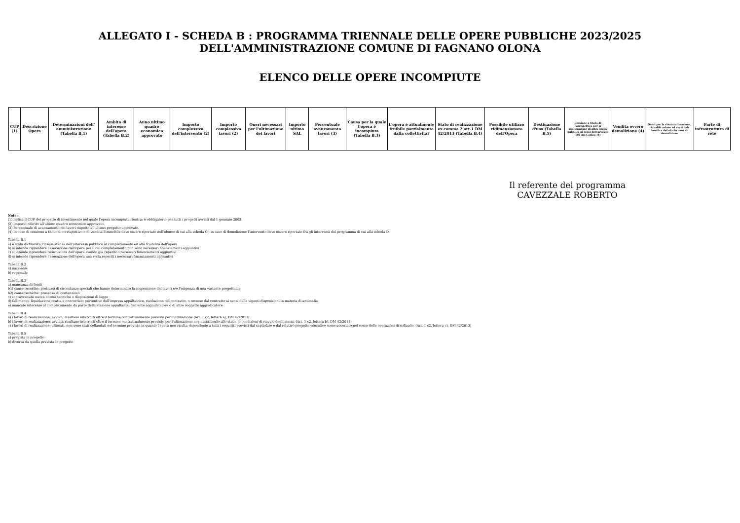ALLEGATO I - SCHEDA B : PROGRAMMA TRIENNALE DELLE OPERE PUBBLICHE 2023/2025
DELL'AMMINISTRAZIONE COMUNE DI FAGNANO OLONA
ELENCO DELLE OPERE INCOMPIUTE
| CUP (1) | Descrizione Opera | Determinazioni dell' amministrazione (Tabella B.1) | Ambito di interesse dell'opera (Tabella B.2) | Anno ultimo quadro economico approvato | Importo complessivo dell'intervento (2) | Importo complessivo lavori (2) | Oneri necessari per l'ultimazione dei lavori | Importo ultimo SAL | Percentuale avanzamento lavori (3) | Causa per la quale l'opera è incompiuta (Tabella B.3) | L'opera è attualmente fruibile parzialmente dalla collettività? | Stato di realizzazione ex comma 2 art.1 DM 42/2013 (Tabella B.4) | Possibile utilizzo ridimensionato dell'Opera | Destinazione d'uso (Tabella B.5) | Cessione a titolo di corrispettivo per la realizzazione di altra opera pubblica ai sensi dell'articolo 191 del Codice (4) | Vendita ovvero demolizione (4) | Oneri per la rinaturalizzazione, riqualificazione ed eventuale bonifica del sito in caso di demolizione | Parte di infrastruttura di rete |
| --- | --- | --- | --- | --- | --- | --- | --- | --- | --- | --- | --- | --- | --- | --- | --- | --- | --- | --- |
Il referente del programma
CAVEZZALE ROBERTO
Note:
(1) Indica il CUP del progetto di investimento nel quale l'opera incompiuta rientra: è obbligatorio per tutti i progetti avviati dal 1 gennaio 2003.
(2) Importo riferito all'ultimo quadro economico approvato.
(3) Percentuale di avanzamento dei lavori rispetto all'ultimo progetto approvato.
(4) In caso di cessione a titolo di corrispettivo o di vendita l'immobile deve essere riportato nell'elenco di cui alla scheda C ; in caso di demolizione l'intervento deve essere riportato fra gli interventi del programma di cui alla scheda D.
Tabella B.1
a) è stata dichiarata l'insussistenza dell'interesse pubblico al completamento ed alla fruibilità dell'opera
b) si intende riprendere l'esecuzione dell'opera per il cui completamento non sono necessari finanziamenti aggiuntivi
c) si intende riprendere l'esecuzione dell'opera avendo già reperito i necessari finanziamenti aggiuntivi
d) si intende riprendere l'esecuzione dell'opera una volta reperiti i necessari finanziamenti aggiuntivi
Tabella B.2
a) nazionale
b) regionale
Tabella B.3
a) mancanza di fondi
b1) cause tecniche: protrarsi di circostanze speciali che hanno determinato la sospensione dei lavori e/o l'esigenza di una variante progettuale
b2) cause tecniche: presenza di contenzioso
c) sopravvenute nuove norme tecniche o disposizioni di legge
d) fallimento, liquidazione coatta e concordato preventivo dell'impresa appaltatrice, risoluzione del contratto, o recesso dal contratto ai sensi delle vigenti disposizioni in materia di antimafia
e) mancato interesse al completamento da parte della stazione appaltante, dell'ente aggiudicatore o di altro soggetto aggiudicatore
Tabella B.4
a) i lavori di realizzazione, avviati, risultano interrotti oltre il termine contrattualmente previsto per l'ultimazione (Art. 1 c2, lettera a), DM 42/2013)
b) i lavori di realizzazione, avviati, risultano interrotti oltre il termine contrattualmente previsto per l'ultimazione non sussistendo allo stato, le condizioni di riavvio degli stessi. (Art. 1 c2, lettera b), DM 42/2013)
c) i lavori di realizzazione, ultimati, non sono stati collaudati nel termine previsto in quanto l'opera non risulta rispondente a tutti i requisiti previsti dal capitolato e dal relativo progetto esecutivo come accertato nel corso delle operazioni di collaudo. (Art. 1 c2, lettera c), DM 42/2013)
Tabella B.5
a) prevista in progetto
b) diversa da quella prevista in progetto